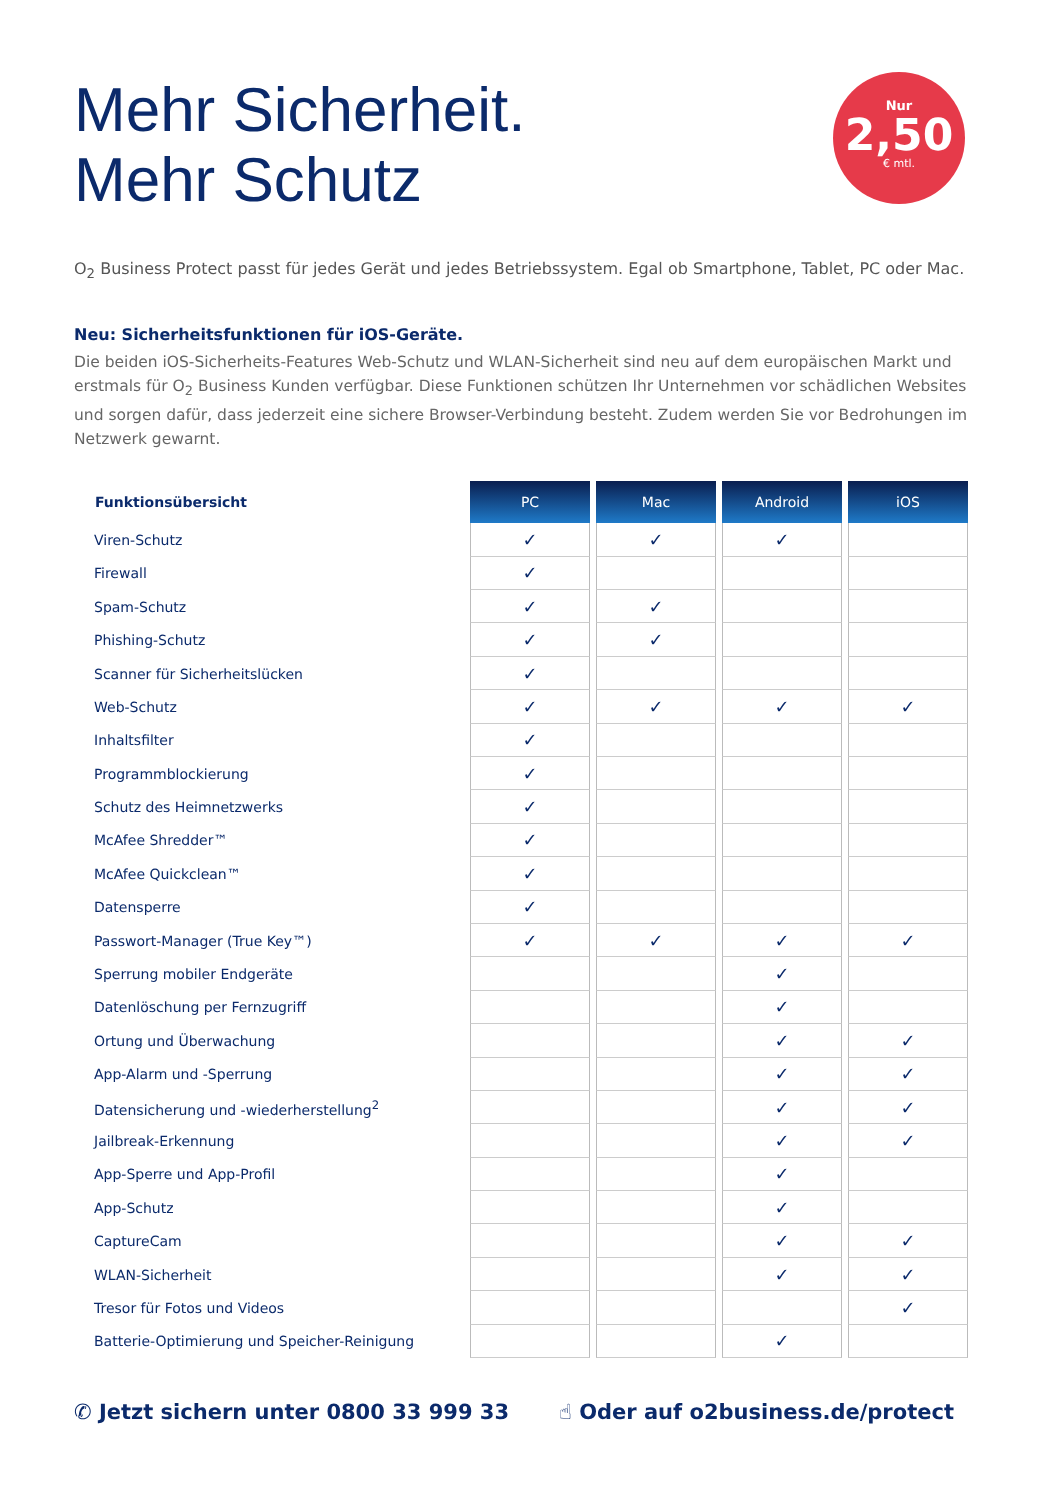Mehr Sicherheit.
Mehr Schutz
Nur
2,50
€ mtl.
O<sub>2</sub> Business Protect passt für jedes Gerät und jedes Betriebssystem. Egal ob Smartphone, Tablet, PC oder Mac.
Neu: Sicherheitsfunktionen für iOS-Geräte.
Die beiden iOS-Sicherheits-Features Web-Schutz und WLAN-Sicherheit sind neu auf dem europäischen Markt und erstmals für O<sub>2</sub> Business Kunden verfügbar. Diese Funktionen schützen Ihr Unternehmen vor schädlichen Websites und sorgen dafür, dass jederzeit eine sichere Browser-Verbindung besteht. Zudem werden Sie vor Bedrohungen im Netzwerk gewarnt.
| Funktionsübersicht | PC | Mac | Android | iOS |
| --- | --- | --- | --- | --- |
| Viren-Schutz | ✓ | ✓ | ✓ | |
| Firewall | ✓ | | | |
| Spam-Schutz | ✓ | ✓ | | |
| Phishing-Schutz | ✓ | ✓ | | |
| Scanner für Sicherheitslücken | ✓ | | | |
| Web-Schutz | ✓ | ✓ | ✓ | ✓ |
| Inhaltsfilter | ✓ | | | |
| Programmblockierung | ✓ | | | |
| Schutz des Heimnetzwerks | ✓ | | | |
| McAfee Shredder™ | ✓ | | | |
| McAfee Quickclean™ | ✓ | | | |
| Datensperre | ✓ | | | |
| Passwort-Manager (True Key™) | ✓ | ✓ | ✓ | ✓ |
| Sperrung mobiler Endgeräte | | | ✓ | |
| Datenlöschung per Fernzugriff | | | ✓ | |
| Ortung und Überwachung | | | ✓ | ✓ |
| App-Alarm und -Sperrung | | | ✓ | ✓ |
| Datensicherung und -wiederherstellung<sup>2</sup> | | | ✓ | ✓ |
| Jailbreak-Erkennung | | | ✓ | ✓ |
| App-Sperre und App-Profil | | | ✓ | |
| App-Schutz | | | ✓ | |
| CaptureCam | | | ✓ | ✓ |
| WLAN-Sicherheit | | | ✓ | ✓ |
| Tresor für Fotos und Videos | | | | ✓ |
| Batterie-Optimierung und Speicher-Reinigung | | | ✓ | |
✆ Jetzt sichern unter 0800 33 999 33 ☝ Oder auf o2business.de/protect